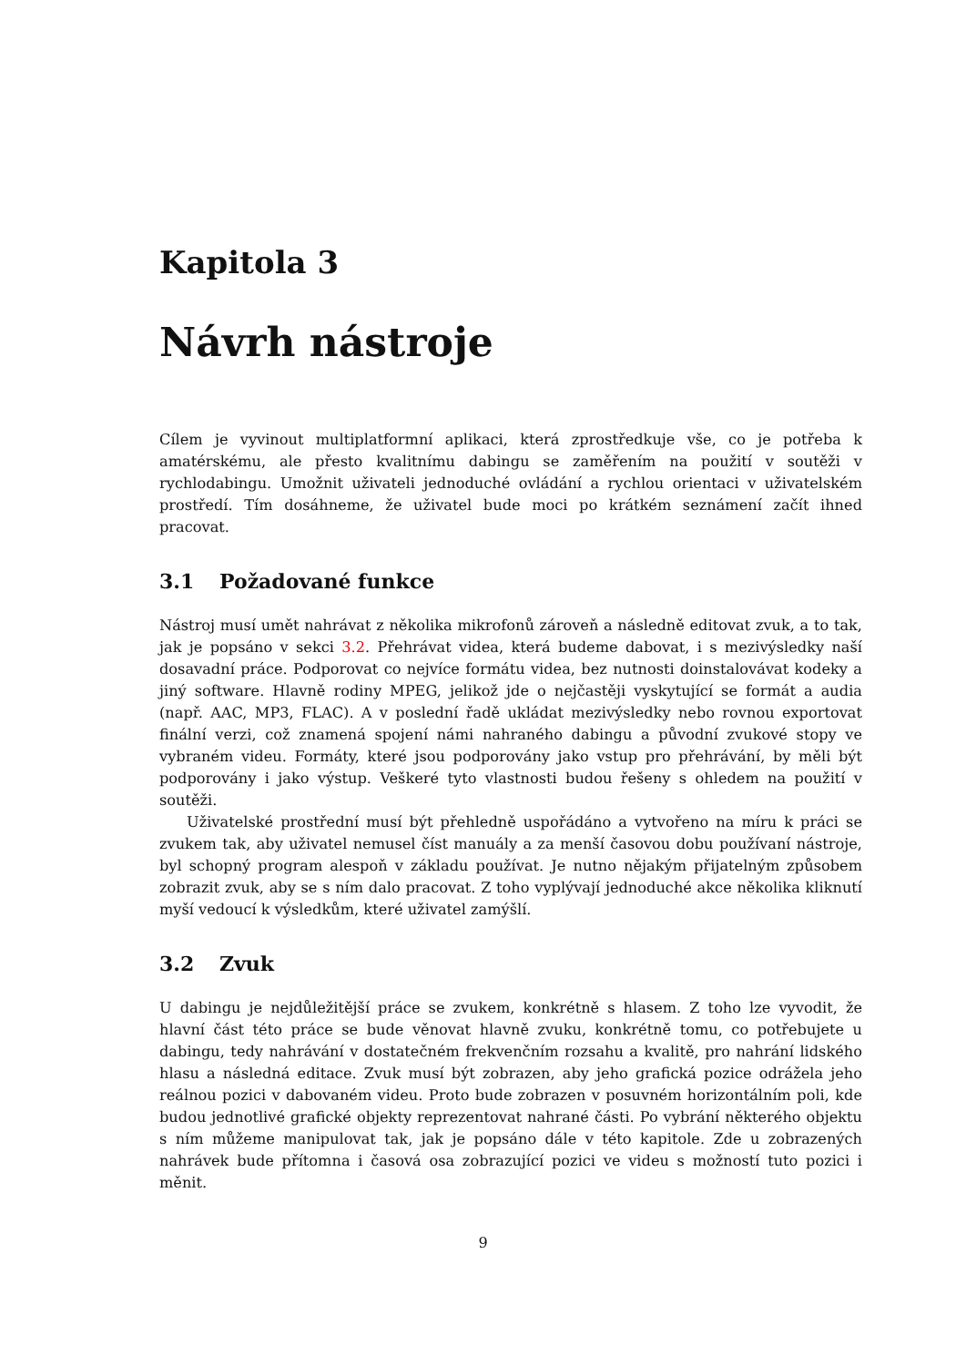Kapitola 3
Návrh nástroje
Cílem je vyvinout multiplatformní aplikaci, která zprostředkuje vše, co je potřeba k amatérskému, ale přesto kvalitnímu dabingu se zaměřením na použití v soutěži v rychlodabingu. Umožnit uživateli jednoduché ovládání a rychlou orientaci v uživatelském prostředí. Tím dosáhneme, že uživatel bude moci po krátkém seznámení začít ihned pracovat.
3.1 Požadované funkce
Nástroj musí umět nahrávat z několika mikrofonů zároveň a následně editovat zvuk, a to tak, jak je popsáno v sekci 3.2. Přehrávat videa, která budeme dabovat, i s mezivýsledky naší dosavadní práce. Podporovat co nejvíce formátu videa, bez nutnosti doinstalovávat kodeky a jiný software. Hlavně rodiny MPEG, jelikož jde o nejčastěji vyskytující se formát a audia (např. AAC, MP3, FLAC). A v poslední řadě ukládat mezivýsledky nebo rovnou exportovat finální verzi, což znamená spojení námi nahraného dabingu a původní zvukové stopy ve vybraném videu. Formáty, které jsou podporovány jako vstup pro přehrávání, by měli být podporovány i jako výstup. Veškeré tyto vlastnosti budou řešeny s ohledem na použití v soutěži.
Uživatelské prostřední musí být přehledně uspořádáno a vytvořeno na míru k práci se zvukem tak, aby uživatel nemusel číst manuály a za menší časovou dobu používaní nástroje, byl schopný program alespoň v základu používat. Je nutno nějakým přijatelným způsobem zobrazit zvuk, aby se s ním dalo pracovat. Z toho vyplývají jednoduché akce několika kliknutí myší vedoucí k výsledkům, které uživatel zamýšlí.
3.2 Zvuk
U dabingu je nejdůležitější práce se zvukem, konkrétně s hlasem. Z toho lze vyvodit, že hlavní část této práce se bude věnovat hlavně zvuku, konkrétně tomu, co potřebujete u dabingu, tedy nahrávání v dostatečném frekvenčním rozsahu a kvalitě, pro nahrání lidského hlasu a následná editace. Zvuk musí být zobrazen, aby jeho grafická pozice odrážela jeho reálnou pozici v dabovaném videu. Proto bude zobrazen v posuvném horizontálním poli, kde budou jednotlivé grafické objekty reprezentovat nahrané části. Po vybrání některého objektu s ním můžeme manipulovat tak, jak je popsáno dále v této kapitole. Zde u zobrazených nahrávek bude přítomna i časová osa zobrazující pozici ve videu s možností tuto pozici i měnit.
9